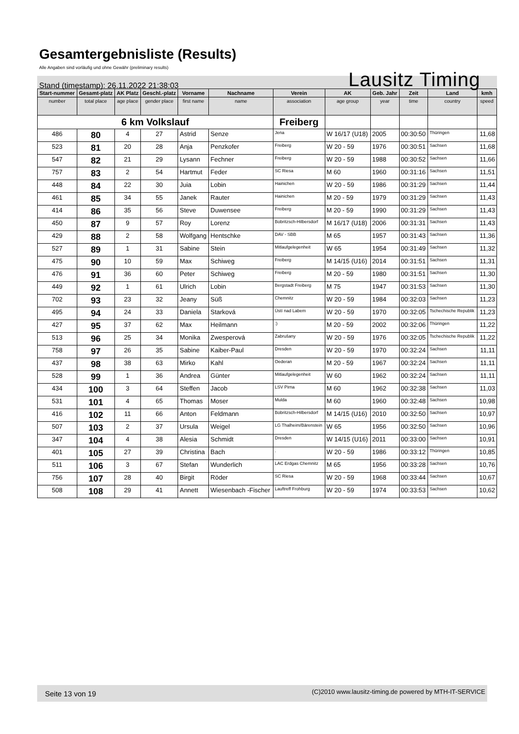Gesamtergebnisliste (Results)
Alle Angaben sind vorläufig und ohne Gewähr (preliminary results)
Stand (timestamp): 26.11.2022 21:38:03 Lausitz Timing
| Start-nummer | Gesamt-platz | AK Platz | Geschl.-platz | Vorname | Nachname | Verein | AK | Geb. Jahr | Zeit | Land | kmh |
| --- | --- | --- | --- | --- | --- | --- | --- | --- | --- | --- | --- |
| number | total place | age place | gender place | first name | name | association | age group | year | time | country | speed |
| 6 km Volkslauf | | | | | | Freiberg | | | | | |
| 486 | 80 | 4 | 27 | Astrid | Senze | Jena | W 16/17 (U18) | 2005 | 00:30:50 | Thüringen | 11,68 |
| 523 | 81 | 20 | 28 | Anja | Penzkofer | Freiberg | W 20 - 59 | 1976 | 00:30:51 | Sachsen | 11,68 |
| 547 | 82 | 21 | 29 | Lysann | Fechner | Freiberg | W 20 - 59 | 1988 | 00:30:52 | Sachsen | 11,66 |
| 757 | 83 | 2 | 54 | Hartmut | Feder | SC Riesa | M 60 | 1960 | 00:31:16 | Sachsen | 11,51 |
| 448 | 84 | 22 | 30 | Juia | Lobin | Hainichen | W 20 - 59 | 1986 | 00:31:29 | Sachsen | 11,44 |
| 461 | 85 | 34 | 55 | Janek | Rauter | Hainichen | M 20 - 59 | 1979 | 00:31:29 | Sachsen | 11,43 |
| 414 | 86 | 35 | 56 | Steve | Duwensee | Freiberg | M 20 - 59 | 1990 | 00:31:29 | Sachsen | 11,43 |
| 450 | 87 | 9 | 57 | Roy | Lorenz | Bobritzsch-Hilbersdorf | M 16/17 (U18) | 2006 | 00:31:31 | Sachsen | 11,43 |
| 429 | 88 | 2 | 58 | Wolfgang | Hentschke | DAV - SBB | M 65 | 1957 | 00:31:43 | Sachsen | 11,36 |
| 527 | 89 | 1 | 31 | Sabine | Stein | Mitlaufgelegenheit | W 65 | 1954 | 00:31:49 | Sachsen | 11,32 |
| 475 | 90 | 10 | 59 | Max | Schiweg | Freiberg | M 14/15 (U16) | 2014 | 00:31:51 | Sachsen | 11,31 |
| 476 | 91 | 36 | 60 | Peter | Schiweg | Freiberg | M 20 - 59 | 1980 | 00:31:51 | Sachsen | 11,30 |
| 449 | 92 | 1 | 61 | Ulrich | Lobin | Bergstadt Freiberg | M 75 | 1947 | 00:31:53 | Sachsen | 11,30 |
| 702 | 93 | 23 | 32 | Jeany | Süß | Chemnitz | W 20 - 59 | 1984 | 00:32:03 | Sachsen | 11,23 |
| 495 | 94 | 24 | 33 | Daniela | Starková | Ústí nad Labem | W 20 - 59 | 1970 | 00:32:05 | Tschechische Republik | 11,23 |
| 427 | 95 | 37 | 62 | Max | Heilmann | :) | M 20 - 59 | 2002 | 00:32:06 | Thüringen | 11,22 |
| 513 | 96 | 25 | 34 | Monika | Zwesperová | Zabrušany | W 20 - 59 | 1976 | 00:32:05 | Tschechische Republik | 11,22 |
| 758 | 97 | 26 | 35 | Sabine | Kaiber-Paul | Dresden | W 20 - 59 | 1970 | 00:32:24 | Sachsen | 11,11 |
| 437 | 98 | 38 | 63 | Mirko | Kahl | Oederan | M 20 - 59 | 1967 | 00:32:24 | Sachsen | 11,11 |
| 528 | 99 | 1 | 36 | Andrea | Günter | Mitlaufgelegenheit | W 60 | 1962 | 00:32:24 | Sachsen | 11,11 |
| 434 | 100 | 3 | 64 | Steffen | Jacob | LSV Pirna | M 60 | 1962 | 00:32:38 | Sachsen | 11,03 |
| 531 | 101 | 4 | 65 | Thomas | Moser | Mulda | M 60 | 1960 | 00:32:48 | Sachsen | 10,98 |
| 416 | 102 | 11 | 66 | Anton | Feldmann | Bobritzsch-Hilbersdorf | M 14/15 (U16) | 2010 | 00:32:50 | Sachsen | 10,97 |
| 507 | 103 | 2 | 37 | Ursula | Weigel | LG Thalheim/Bärenstein | W 65 | 1956 | 00:32:50 | Sachsen | 10,96 |
| 347 | 104 | 4 | 38 | Alesia | Schmidt | Dresden | W 14/15 (U16) | 2011 | 00:33:00 | Sachsen | 10,91 |
| 401 | 105 | 27 | 39 | Christina | Bach | . | W 20 - 59 | 1986 | 00:33:12 | Thüringen | 10,85 |
| 511 | 106 | 3 | 67 | Stefan | Wunderlich | LAC Erdgas Chemnitz | M 65 | 1956 | 00:33:28 | Sachsen | 10,76 |
| 756 | 107 | 28 | 40 | Birgit | Röder | SC Riesa | W 20 - 59 | 1968 | 00:33:44 | Sachsen | 10,67 |
| 508 | 108 | 29 | 41 | Annett | Wiesenbach -Fischer | Lauftreff Frohburg | W 20 - 59 | 1974 | 00:33:53 | Sachsen | 10,62 |
Seite 13 von 19 (C)2010 www.lausitz-timing.de powered by MTH-IT-SERVICE